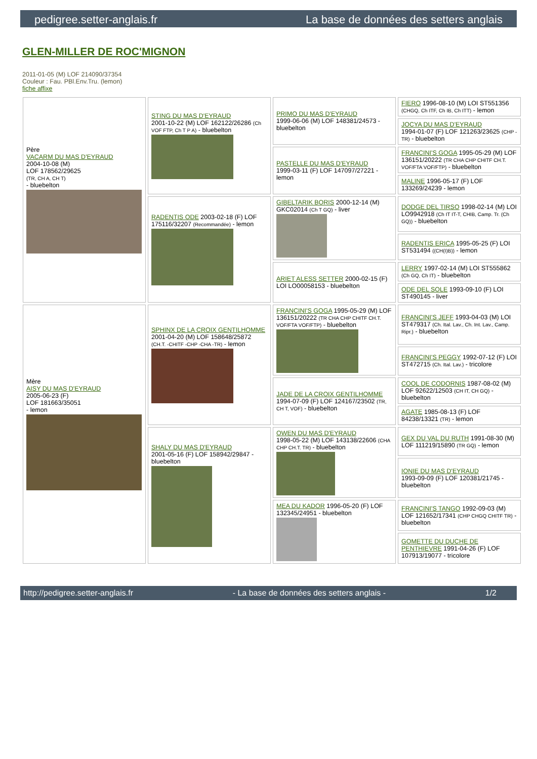pedigree.setter-anglais.fr La base de données des setters anglais
GLEN-MILLER DE ROC'MIGNON
2011-01-05 (M) LOF 214090/37354
Couleur : Fau. PBl.Env.Tru. (lemon)
fiche affixe
| Père VACARM DU MAS D'EYRAUD 2004-10-08 (M) LOF 178562/29625 (TR, CH A, CH T) - bluebelton | STING DU MAS D'EYRAUD 2001-10-22 (M) LOF 162122/26286 (Ch VOF FTP, Ch T P A) - bluebelton | PRIMO DU MAS D'EYRAUD 1999-06-06 (M) LOF 148381/24573 - bluebelton | FIERO 1996-08-10 (M) LOI ST551356 (CHGQ, Ch ITF, Ch IB, Ch ITT) - lemon |
| | | | JOCYA DU MAS D'EYRAUD 1994-01-07 (F) LOF 121263/23625 (CHP -TR) - bluebelton |
| | | PASTELLE DU MAS D'EYRAUD 1999-03-11 (F) LOF 147097/27221 - lemon | FRANCINI'S GOGA 1995-05-29 (M) LOF 136151/20222 (TR CHA CHP CHITF CH.T. VOF/FTA VOF/FTP) - bluebelton |
| | | | MALINE 1996-05-17 (F) LOF 133269/24239 - lemon |
| | RADENTIS ODE 2003-02-18 (F) LOF 175116/32207 (Recommandée) - lemon | GIBELTARIK BORIS 2000-12-14 (M) GKC02014 (Ch T GQ) - liver | DODGE DEL TIRSO 1998-02-14 (M) LOI LO9942918 (Ch IT IT-T, CHIB, Camp. Tr. (Ch GQ)) - bluebelton |
| | | | RADENTIS ERICA 1995-05-25 (F) LOI ST531494 ((CH(I)B)) - lemon |
| | | ARIET ALESS SETTER 2000-02-15 (F) LOI LO00058153 - bluebelton | LERRY 1997-02-14 (M) LOI ST555862 (Ch GQ, Ch IT) - bluebelton |
| | | | ODE DEL SOLE 1993-09-10 (F) LOI ST490145 - liver |
| Mère AISY DU MAS D'EYRAUD 2005-06-23 (F) LOF 181663/35051 - lemon | SPHINX DE LA CROIX GENTILHOMME 2001-04-20 (M) LOF 158648/25872 (CH.T. -CHITF -CHP -CHA -TR) - lemon | FRANCINI'S GOGA 1995-05-29 (M) LOF 136151/20222 (TR CHA CHP CHITF CH.T. VOF/FTA VOF/FTP) - bluebelton | FRANCINI'S JEFF 1993-04-03 (M) LOI ST479317 (Ch. Ital. Lav., Ch. Int. Lav., Camp. Ripr.) - bluebelton |
| | | | FRANCINI'S PEGGY 1992-07-12 (F) LOI ST472715 (Ch. Ital. Lav.) - tricolore |
| | | JADE DE LA CROIX GENTILHOMME 1994-07-09 (F) LOF 124167/23502 (TR, CH T, VOF) - bluebelton | COOL DE CODORNIS 1987-08-02 (M) LOF 92622/12503 (CH IT, CH GQ) - bluebelton |
| | | | AGATE 1985-08-13 (F) LOF 84238/13321 (TR) - lemon |
| | SHALY DU MAS D'EYRAUD 2001-05-16 (F) LOF 158942/29847 - bluebelton | OWEN DU MAS D'EYRAUD 1998-05-22 (M) LOF 143138/22606 (CHA CHP CH.T. TR) - bluebelton | GEX DU VAL DU RUTH 1991-08-30 (M) LOF 111219/15890 (TR GQ) - lemon |
| | | | IONIE DU MAS D'EYRAUD 1993-09-09 (F) LOF 120381/21745 - bluebelton |
| | | MEA DU KADOR 1996-05-20 (F) LOF 132345/24951 - bluebelton | FRANCINI'S TANGO 1992-09-03 (M) LOF 121652/17341 (CHP CHGQ CHITF TR) - bluebelton |
| | | | GOMETTE DU DUCHE DE PENTHIEVRE 1991-04-26 (F) LOF 107913/19077 - tricolore |
http://pedigree.setter-anglais.fr - La base de données des setters anglais - 1/2